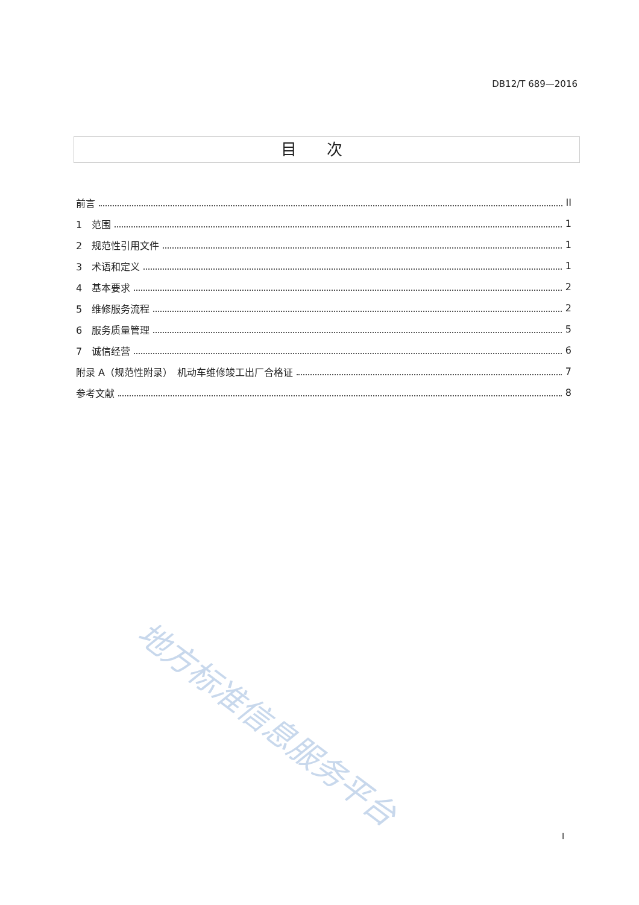DB12/T 689—2016
目次
前言 II
1　范围 1
2　规范性引用文件 1
3　术语和定义 1
4　基本要求 2
5　维修服务流程 2
6　服务质量管理 5
7　诚信经营 6
附录 A（规范性附录）　机动车维修竣工出厂合格证 7
参考文献 8
地方标准信息服务平台
I